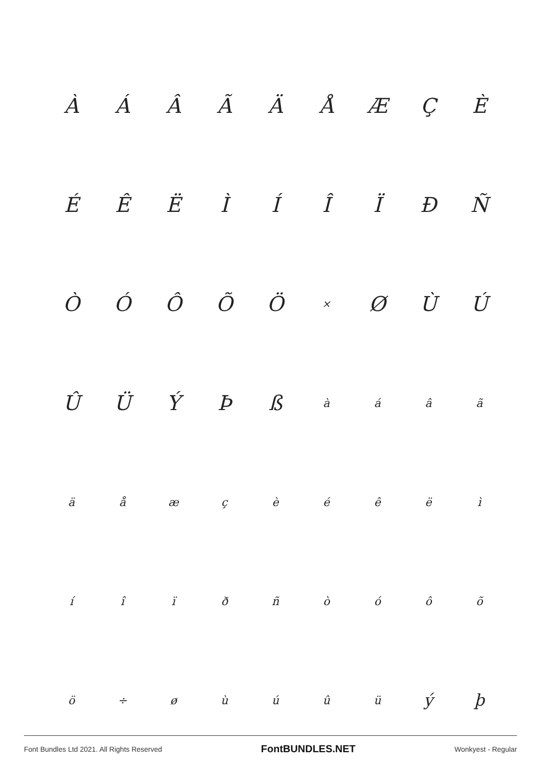À Á Â Ã Ä Å Æ Ç È
É Ê Ë Ì Í Î Ï Ð Ñ
Ò Ó Ô Õ Ö × Ø Ù Ú
Û Ü Ý Þ ß à á â ã
ä å æ ç è é ê ë ì
í î ï ð ñ ò ó ô õ
ö ÷ ø ù ú û ü ý þ
Font Bundles Ltd 2021. All Rights Reserved FontBUNDLES.NET Wonkyest - Regular